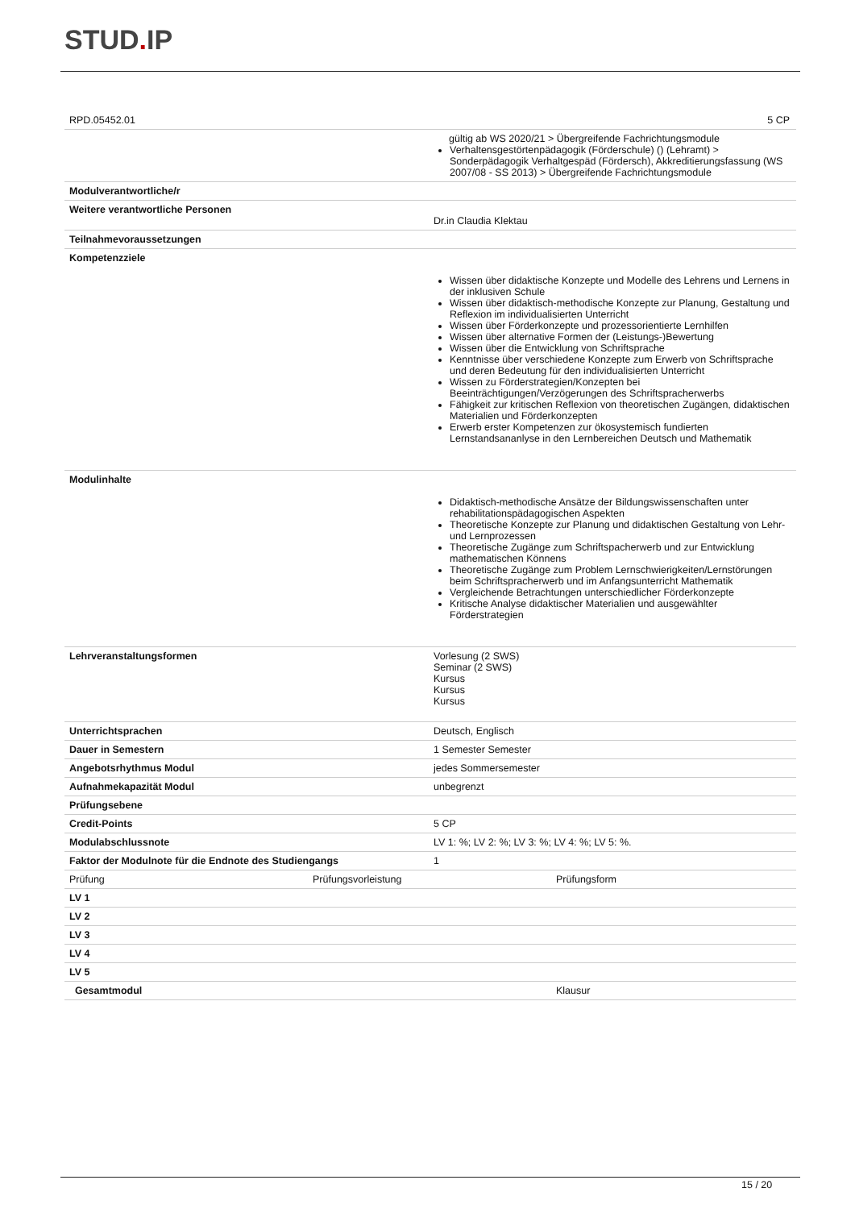STUD. IP
RPD.05452.01 5 CP
| | gültig ab WS 2020/21 > Übergreifende Fachrichtungsmodule Verhaltensgestörtenpädagogik (Förderschule) () (Lehramt) > Sonderpädagogik Verhaltgespäd (Fördersch), Akkreditierungsfassung (WS 2007/08 - SS 2013) > Übergreifende Fachrichtungsmodule |
| Modulverantwortliche/r | |
| Weitere verantwortliche Personen | Dr.in Claudia Klektau |
| Teilnahmevoraussetzungen | |
| Kompetenzziele | Wissen über didaktische Konzepte und Modelle des Lehrens und Lernens in der inklusiven Schule Wissen über didaktisch-methodische Konzepte zur Planung, Gestaltung und Reflexion im individualisierten Unterricht Wissen über Förderkonzepte und prozessorientierte Lernhilfen Wissen über alternative Formen der (Leistungs-)Bewertung Wissen über die Entwicklung von Schriftsprache Kenntnisse über verschiedene Konzepte zum Erwerb von Schriftsprache und deren Bedeutung für den individualisierten Unterricht Wissen zu Förderstrategien/Konzepten bei Beeinträchtigungen/Verzögerungen des Schriftspracherwerbs Fähigkeit zur kritischen Reflexion von theoretischen Zugängen, didaktischen Materialien und Förderkonzepten Erwerb erster Kompetenzen zur ökosystemisch fundierten Lernstandsananlyse in den Lernbereichen Deutsch und Mathematik |
| Modulinhalte | Didaktisch-methodische Ansätze der Bildungswissenschaften unter rehabilitationspädagogischen Aspekten Theoretische Konzepte zur Planung und didaktischen Gestaltung von Lehr- und Lernprozessen Theoretische Zugänge zum Schriftspacherwerb und zur Entwicklung mathematischen Könnens Theoretische Zugänge zum Problem Lernschwierigkeiten/Lernstörungen beim Schriftspracherwerb und im Anfangsunterricht Mathematik Vergleichende Betrachtungen unterschiedlicher Förderkonzepte Kritische Analyse didaktischer Materialien und ausgewählter Förderstrategien |
| Lehrveranstaltungsformen | Vorlesung (2 SWS) Seminar (2 SWS) Kursus Kursus Kursus |
| Unterrichtsprachen | Deutsch, Englisch |
| Dauer in Semestern | 1 Semester Semester |
| Angebotsrhythmus Modul | jedes Sommersemester |
| Aufnahmekapazität Modul | unbegrenzt |
| Prüfungsebene | |
| Credit-Points | 5 CP |
| Modulabschlussnote | LV 1: %; LV 2: %; LV 3: %; LV 4: %; LV 5: %. |
| Faktor der Modulnote für die Endnote des Studiengangs | 1 |
| Prüfung | Prüfungsvorleistung | Prüfungsform |
| LV 1 | | |
| LV 2 | | |
| LV 3 | | |
| LV 4 | | |
| LV 5 | | |
| Gesamtmodul | | Klausur |
15 / 20